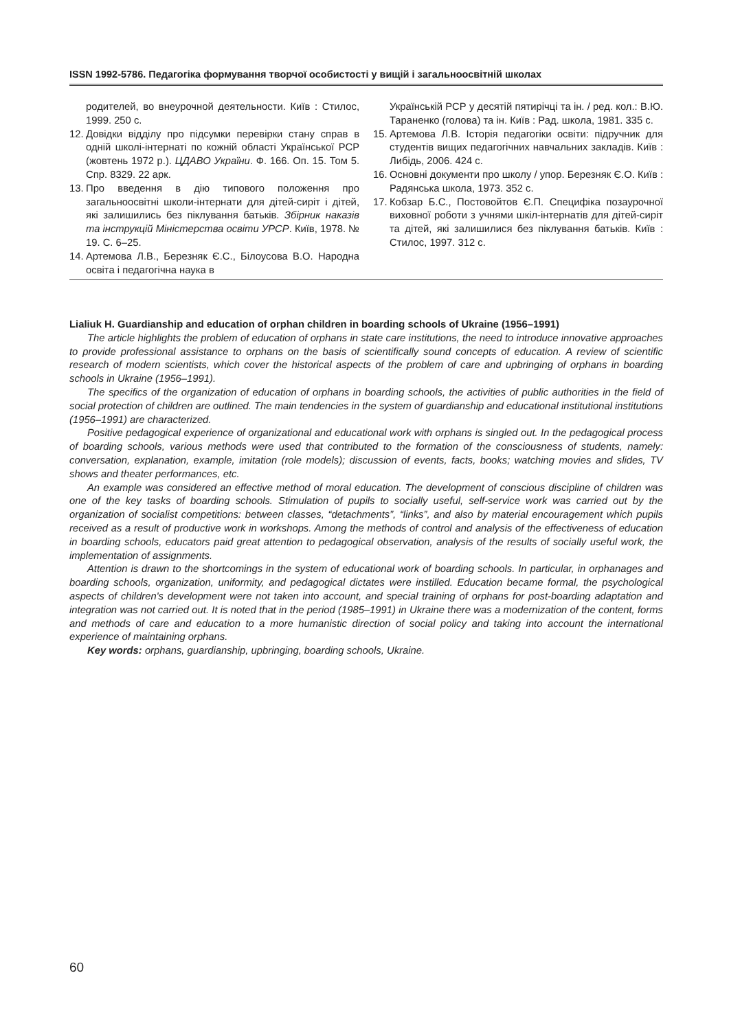ISSN 1992-5786. Педагогіка формування творчої особистості у вищій і загальноосвітній школах
родителей, во внеурочной деятельности. Київ : Стилос, 1999. 250 с.
12. Довідки відділу про підсумки перевірки стану справ в одній школі-інтернаті по кожній області Української РСР (жовтень 1972 р.). ЦДАВО України. Ф. 166. Оп. 15. Том 5. Спр. 8329. 22 арк.
13. Про введення в дію типового положення про загальноосвітні школи-інтернати для дітей-сиріт і дітей, які залишились без піклування батьків. Збірник наказів та інструкцій Міністерства освіти УРСР. Київ, 1978. № 19. С. 6–25.
14. Артемова Л.В., Березняк Є.С., Білоусова В.О. Народна освіта і педагогічна наука в
Українській РСР у десятій пятирічці та ін. / ред. кол.: В.Ю. Тараненко (голова) та ін. Київ : Рад. школа, 1981. 335 с.
15. Артемова Л.В. Історія педагогіки освіти: підручник для студентів вищих педагогічних навчальних закладів. Київ : Либідь, 2006. 424 с.
16. Основні документи про школу / упор. Березняк Є.О. Київ : Радянська школа, 1973. 352 с.
17. Кобзар Б.С., Постовойтов Є.П. Специфіка позаурочної виховної роботи з учнями шкіл-інтернатів для дітей-сиріт та дітей, які залишилися без піклування батьків. Київ : Стилос, 1997. 312 с.
Lialiuk H. Guardianship and education of orphan children in boarding schools of Ukraine (1956–1991)
The article highlights the problem of education of orphans in state care institutions, the need to introduce innovative approaches to provide professional assistance to orphans on the basis of scientifically sound concepts of education. A review of scientific research of modern scientists, which cover the historical aspects of the problem of care and upbringing of orphans in boarding schools in Ukraine (1956–1991).
The specifics of the organization of education of orphans in boarding schools, the activities of public authorities in the field of social protection of children are outlined. The main tendencies in the system of guardianship and educational institutional institutions (1956–1991) are characterized.
Positive pedagogical experience of organizational and educational work with orphans is singled out. In the pedagogical process of boarding schools, various methods were used that contributed to the formation of the consciousness of students, namely: conversation, explanation, example, imitation (role models); discussion of events, facts, books; watching movies and slides, TV shows and theater performances, etc.
An example was considered an effective method of moral education. The development of conscious discipline of children was one of the key tasks of boarding schools. Stimulation of pupils to socially useful, self-service work was carried out by the organization of socialist competitions: between classes, “detachments”, “links”, and also by material encouragement which pupils received as a result of productive work in workshops. Among the methods of control and analysis of the effectiveness of education in boarding schools, educators paid great attention to pedagogical observation, analysis of the results of socially useful work, the implementation of assignments.
Attention is drawn to the shortcomings in the system of educational work of boarding schools. In particular, in orphanages and boarding schools, organization, uniformity, and pedagogical dictates were instilled. Education became formal, the psychological aspects of children's development were not taken into account, and special training of orphans for post-boarding adaptation and integration was not carried out. It is noted that in the period (1985–1991) in Ukraine there was a modernization of the content, forms and methods of care and education to a more humanistic direction of social policy and taking into account the international experience of maintaining orphans.
Key words: orphans, guardianship, upbringing, boarding schools, Ukraine.
60